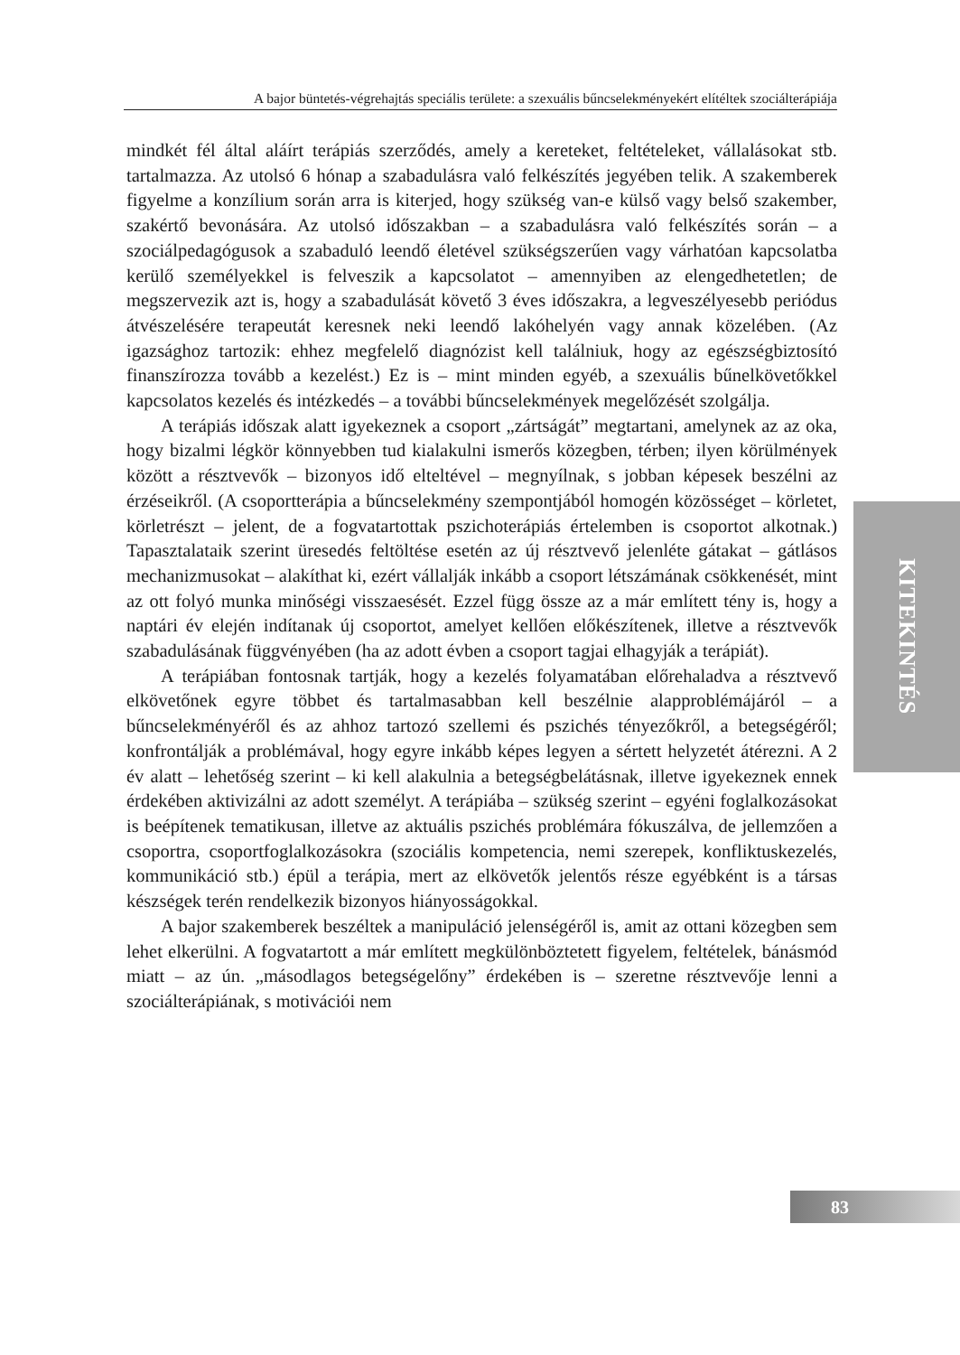A bajor büntetés-végrehajtás speciális területe: a szexuális bűncselekményekért elítéltek szociálterápiája
mindkét fél által aláírt terápiás szerződés, amely a kereteket, feltételeket, vállalásokat stb. tartalmazza. Az utolsó 6 hónap a szabadulásra való felkészítés jegyében telik. A szakemberek figyelme a konzílium során arra is kiterjed, hogy szükség van-e külső vagy belső szakember, szakértő bevonására. Az utolsó időszakban – a szabadulásra való felkészítés során – a szociálpedagógusok a szabaduló leendő életével szükségszerűen vagy várhatóan kapcsolatba kerülő személyekkel is felveszik a kapcsolatot – amennyiben az elengedhetetlen; de megszervezik azt is, hogy a szabadulását követő 3 éves időszakra, a legveszélyesebb periódus átvészelésére terapeutát keresnek neki leendő lakóhelyén vagy annak közelében. (Az igazsághoz tartozik: ehhez megfelelő diagnózist kell találniuk, hogy az egészségbiztosító finanszírozza tovább a kezelést.) Ez is – mint minden egyéb, a szexuális bűnelkövetőkkel kapcsolatos kezelés és intézkedés – a további bűncselekmények megelőzését szolgálja.
A terápiás időszak alatt igyekeznek a csoport „zártságát” megtartani, amelynek az az oka, hogy bizalmi légkör könnyebben tud kialakulni ismerős közegben, térben; ilyen körülmények között a résztvevők – bizonyos idő elteltével – megnyílnak, s jobban képesek beszélni az érzéseikről. (A csoportterápia a bűncselekmény szempontjából homogén közösséget – körletet, körletrészt – jelent, de a fogvatartottak pszichoterápiás értelemben is csoportot alkotnak.) Tapasztalataik szerint üresedés feltöltése esetén az új résztvevő jelenléte gátakat – gátlásos mechanizmusokat – alakíthat ki, ezért vállalják inkább a csoport létszámának csökkenését, mint az ott folyó munka minőségi visszaesését. Ezzel függ össze az a már említett tény is, hogy a naptári év elején indítanak új csoportot, amelyet kellően előkészítenek, illetve a résztvevők szabadulásának függvényében (ha az adott évben a csoport tagjai elhagyják a terápiát).
A terápiában fontosnak tartják, hogy a kezelés folyamatában előrehaladva a résztvevő elkövetőnek egyre többet és tartalmasabban kell beszélnie alapproblémájáról – a bűncselekményéről és az ahhoz tartozó szellemi és pszichés tényezőkről, a betegségéről; konfrontálják a problémával, hogy egyre inkább képes legyen a sértett helyzetét átérezni. A 2 év alatt – lehetőség szerint – ki kell alakulnia a betegségbelátásnak, illetve igyekeznek ennek érdekében aktivizálni az adott személyt. A terápiába – szükség szerint – egyéni foglalkozásokat is beépítenek tematikusan, illetve az aktuális pszichés problémára fókuszálva, de jellemzően a csoportra, csoportfoglalkozásokra (szociális kompetencia, nemi szerepek, konfliktuskezelés, kommunikáció stb.) épül a terápia, mert az elkövetők jelentős része egyébként is a társas készségek terén rendelkezik bizonyos hiányosságokkal.
A bajor szakemberek beszéltek a manipuláció jelenségéről is, amit az ottani közegben sem lehet elkerülni. A fogvatartott a már említett megkülönböztetett figyelem, feltételek, bánásmód miatt – az ún. „másodlagos betegségelőny” érdekében is – szeretne résztvevője lenni a szociálterápiának, s motivációi nem
KITEKINTÉS
83